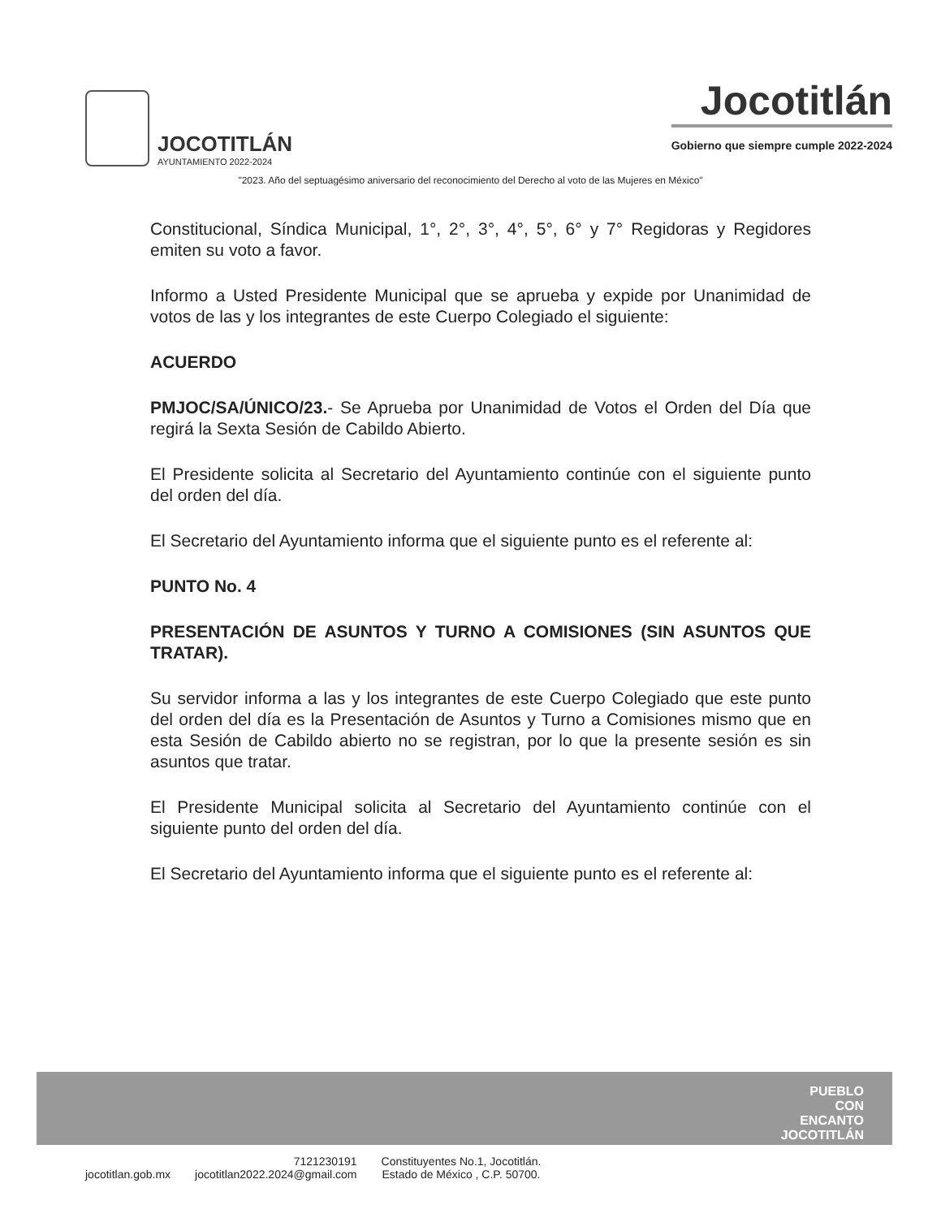JOCOTITLÁN
AYUNTAMIENTO 2022-2024
Jocotitlán
Gobierno que siempre cumple 2022-2024
"2023. Año del septuagésimo aniversario del reconocimiento del Derecho al voto de las Mujeres en México"
Constitucional, Síndica Municipal, 1°, 2°, 3°, 4°, 5°, 6° y 7° Regidoras y Regidores emiten su voto a favor.
Informo a Usted Presidente Municipal que se aprueba y expide por Unanimidad de votos de las y los integrantes de este Cuerpo Colegiado el siguiente:
ACUERDO
PMJOC/SA/ÚNICO/23.- Se Aprueba por Unanimidad de Votos el Orden del Día que regirá la Sexta Sesión de Cabildo Abierto.
El Presidente solicita al Secretario del Ayuntamiento continúe con el siguiente punto del orden del día.
El Secretario del Ayuntamiento informa que el siguiente punto es el referente al:
PUNTO No. 4
PRESENTACIÓN DE ASUNTOS Y TURNO A COMISIONES (SIN ASUNTOS QUE TRATAR).
Su servidor informa a las y los integrantes de este Cuerpo Colegiado que este punto del orden del día es la Presentación de Asuntos y Turno a Comisiones mismo que en esta Sesión de Cabildo abierto no se registran, por lo que la presente sesión es sin asuntos que tratar.
El Presidente Municipal solicita al Secretario del Ayuntamiento continúe con el siguiente punto del orden del día.
El Secretario del Ayuntamiento informa que el siguiente punto es el referente al:
PUEBLO
CON
ENCANTO
JOCOTITLÁN
jocotitlan.gob.mx
7121230191
jocotitlan2022.2024@gmail.com
Constituyentes No.1, Jocotitlán.
Estado de México , C.P. 50700.